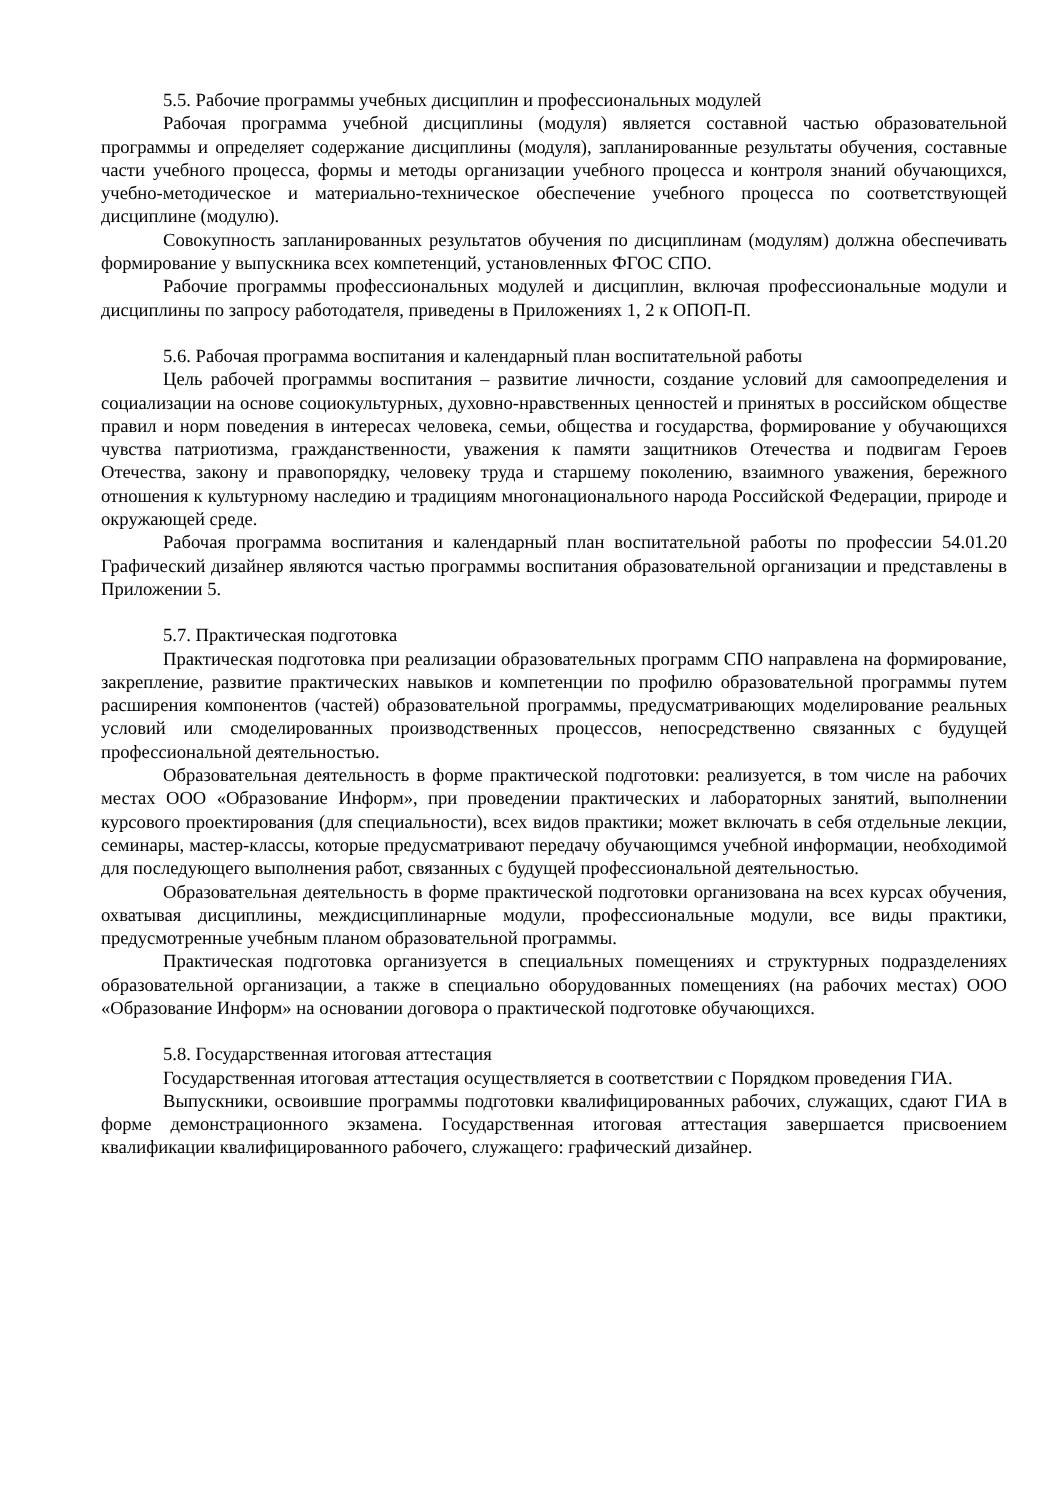5.5. Рабочие программы учебных дисциплин и профессиональных модулей
Рабочая программа учебной дисциплины (модуля) является составной частью образовательной программы и определяет содержание дисциплины (модуля), запланированные результаты обучения, составные части учебного процесса, формы и методы организации учебного процесса и контроля знаний обучающихся, учебно-методическое и материально-техническое обеспечение учебного процесса по соответствующей дисциплине (модулю).
Совокупность запланированных результатов обучения по дисциплинам (модулям) должна обеспечивать формирование у выпускника всех компетенций, установленных ФГОС СПО.
Рабочие программы профессиональных модулей и дисциплин, включая профессиональные модули и дисциплины по запросу работодателя, приведены в Приложениях 1, 2 к ОПОП-П.
5.6. Рабочая программа воспитания и календарный план воспитательной работы
Цель рабочей программы воспитания – развитие личности, создание условий для самоопределения и социализации на основе социокультурных, духовно-нравственных ценностей и принятых в российском обществе правил и норм поведения в интересах человека, семьи, общества и государства, формирование у обучающихся чувства патриотизма, гражданственности, уважения к памяти защитников Отечества и подвигам Героев Отечества, закону и правопорядку, человеку труда и старшему поколению, взаимного уважения, бережного отношения к культурному наследию и традициям многонационального народа Российской Федерации, природе и окружающей среде.
Рабочая программа воспитания и календарный план воспитательной работы по профессии 54.01.20 Графический дизайнер являются частью программы воспитания образовательной организации и представлены в Приложении 5.
5.7. Практическая подготовка
Практическая подготовка при реализации образовательных программ СПО направлена на формирование, закрепление, развитие практических навыков и компетенции по профилю образовательной программы путем расширения компонентов (частей) образовательной программы, предусматривающих моделирование реальных условий или смоделированных производственных процессов, непосредственно связанных с будущей профессиональной деятельностью.
Образовательная деятельность в форме практической подготовки: реализуется, в том числе на рабочих местах ООО «Образование Информ», при проведении практических и лабораторных занятий, выполнении курсового проектирования (для специальности), всех видов практики; может включать в себя отдельные лекции, семинары, мастер-классы, которые предусматривают передачу обучающимся учебной информации, необходимой для последующего выполнения работ, связанных с будущей профессиональной деятельностью.
Образовательная деятельность в форме практической подготовки организована на всех курсах обучения, охватывая дисциплины, междисциплинарные модули, профессиональные модули, все виды практики, предусмотренные учебным планом образовательной программы.
Практическая подготовка организуется в специальных помещениях и структурных подразделениях образовательной организации, а также в специально оборудованных помещениях (на рабочих местах) ООО «Образование Информ» на основании договора о практической подготовке обучающихся.
5.8. Государственная итоговая аттестация
Государственная итоговая аттестация осуществляется в соответствии с Порядком проведения ГИА.
Выпускники, освоившие программы подготовки квалифицированных рабочих, служащих, сдают ГИА в форме демонстрационного экзамена. Государственная итоговая аттестация завершается присвоением квалификации квалифицированного рабочего, служащего: графический дизайнер.